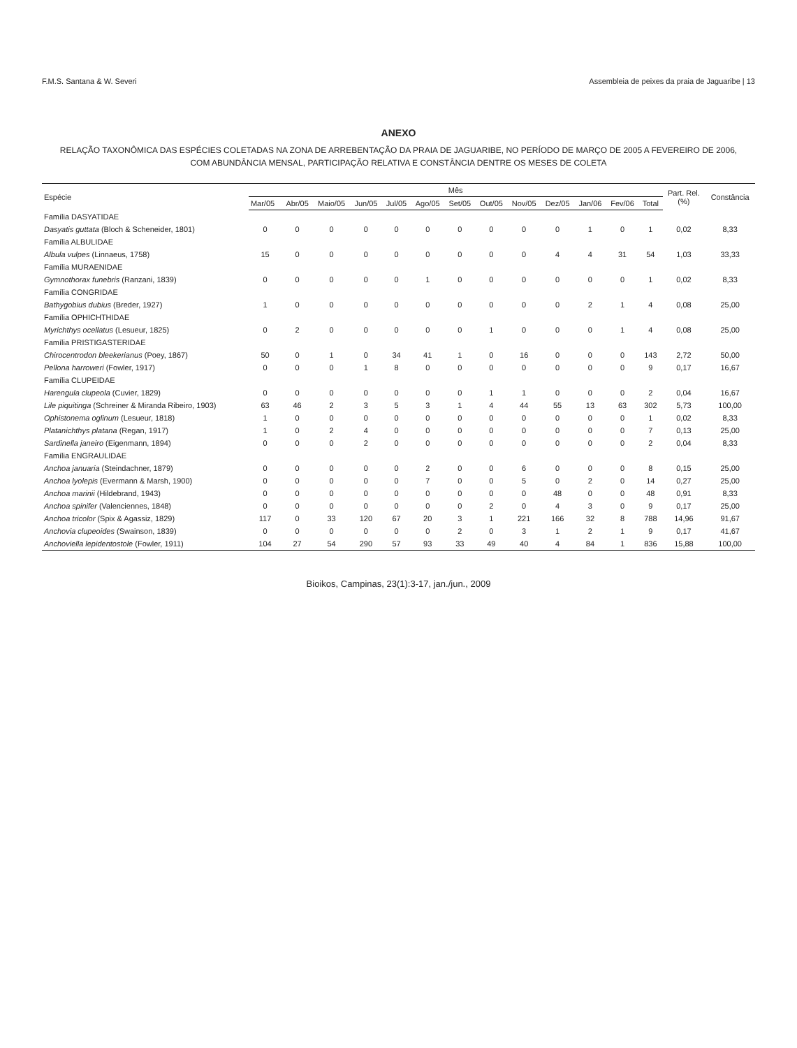F.M.S. Santana & W. Severi Assembleia de peixes da praia de Jaguaribe | 13
ANEXO
RELAÇÃO TAXONÔMICA DAS ESPÉCIES COLETADAS NA ZONA DE ARREBENTAÇÃO DA PRAIA DE JAGUARIBE, NO PERÍODO DE MARÇO DE 2005 A FEVEREIRO DE 2006,
COM ABUNDÂNCIA MENSAL, PARTICIPAÇÃO RELATIVA E CONSTÂNCIA DENTRE OS MESES DE COLETA
| Espécie | Mês | | | | | | | | | | | | | Part. Rel. (%) | Constância |
| --- | --- | --- | --- | --- | --- | --- | --- | --- | --- | --- | --- | --- | --- | --- | --- |
| | Mar/05 | Abr/05 | Maio/05 | Jun/05 | Jul/05 | Ago/05 | Set/05 | Out/05 | Nov/05 | Dez/05 | Jan/06 | Fev/06 | Total | | |
| Família DASYATIDAE | | | | | | | | | | | | | | | |
| Dasyatis guttata (Bloch & Scheneider, 1801) | 0 | 0 | 0 | 0 | 0 | 0 | 0 | 0 | 0 | 0 | 1 | 0 | 1 | 0,02 | 8,33 |
| Família ALBULIDAE | | | | | | | | | | | | | | | |
| Albula vulpes (Linnaeus, 1758) | 15 | 0 | 0 | 0 | 0 | 0 | 0 | 0 | 0 | 4 | 4 | 31 | 54 | 1,03 | 33,33 |
| Família MURAENIDAE | | | | | | | | | | | | | | | |
| Gymnothorax funebris (Ranzani, 1839) | 0 | 0 | 0 | 0 | 0 | 1 | 0 | 0 | 0 | 0 | 0 | 0 | 1 | 0,02 | 8,33 |
| Família CONGRIDAE | | | | | | | | | | | | | | | |
| Bathygobius dubius (Breder, 1927) | 1 | 0 | 0 | 0 | 0 | 0 | 0 | 0 | 0 | 0 | 2 | 1 | 4 | 0,08 | 25,00 |
| Família OPHICHTHIDAE | | | | | | | | | | | | | | | |
| Myrichthys ocellatus (Lesueur, 1825) | 0 | 2 | 0 | 0 | 0 | 0 | 0 | 1 | 0 | 0 | 0 | 1 | 4 | 0,08 | 25,00 |
| Família PRISTIGASTERIDAE | | | | | | | | | | | | | | | |
| Chirocentrodon bleekerianus (Poey, 1867) | 50 | 0 | 1 | 0 | 34 | 41 | 1 | 0 | 16 | 0 | 0 | 0 | 143 | 2,72 | 50,00 |
| Pellona harroweri (Fowler, 1917) | 0 | 0 | 0 | 1 | 8 | 0 | 0 | 0 | 0 | 0 | 0 | 0 | 9 | 0,17 | 16,67 |
| Família CLUPEIDAE | | | | | | | | | | | | | | | |
| Harengula clupeola (Cuvier, 1829) | 0 | 0 | 0 | 0 | 0 | 0 | 0 | 1 | 1 | 0 | 0 | 0 | 2 | 0,04 | 16,67 |
| Lile piquitinga (Schreiner & Miranda Ribeiro, 1903) | 63 | 46 | 2 | 3 | 5 | 3 | 1 | 4 | 44 | 55 | 13 | 63 | 302 | 5,73 | 100,00 |
| Ophistonema oglinum (Lesueur, 1818) | 1 | 0 | 0 | 0 | 0 | 0 | 0 | 0 | 0 | 0 | 0 | 0 | 1 | 0,02 | 8,33 |
| Platanichthys platana (Regan, 1917) | 1 | 0 | 2 | 4 | 0 | 0 | 0 | 0 | 0 | 0 | 0 | 0 | 7 | 0,13 | 25,00 |
| Sardinella janeiro (Eigenmann, 1894) | 0 | 0 | 0 | 2 | 0 | 0 | 0 | 0 | 0 | 0 | 0 | 0 | 2 | 0,04 | 8,33 |
| Família ENGRAULIDAE | | | | | | | | | | | | | | | |
| Anchoa januaria (Steindachner, 1879) | 0 | 0 | 0 | 0 | 0 | 2 | 0 | 0 | 6 | 0 | 0 | 0 | 8 | 0,15 | 25,00 |
| Anchoa lyolepis (Evermann & Marsh, 1900) | 0 | 0 | 0 | 0 | 0 | 7 | 0 | 0 | 5 | 0 | 2 | 0 | 14 | 0,27 | 25,00 |
| Anchoa marinii (Hildebrand, 1943) | 0 | 0 | 0 | 0 | 0 | 0 | 0 | 0 | 0 | 48 | 0 | 0 | 48 | 0,91 | 8,33 |
| Anchoa spinifer (Valenciennes, 1848) | 0 | 0 | 0 | 0 | 0 | 0 | 0 | 2 | 0 | 4 | 3 | 0 | 9 | 0,17 | 25,00 |
| Anchoa tricolor (Spix & Agassiz, 1829) | 117 | 0 | 33 | 120 | 67 | 20 | 3 | 1 | 221 | 166 | 32 | 8 | 788 | 14,96 | 91,67 |
| Anchovia clupeoides (Swainson, 1839) | 0 | 0 | 0 | 0 | 0 | 0 | 2 | 0 | 3 | 1 | 2 | 1 | 9 | 0,17 | 41,67 |
| Anchoviella lepidentostole (Fowler, 1911) | 104 | 27 | 54 | 290 | 57 | 93 | 33 | 49 | 40 | 4 | 84 | 1 | 836 | 15,88 | 100,00 |
Bioikos, Campinas, 23(1):3-17, jan./jun., 2009